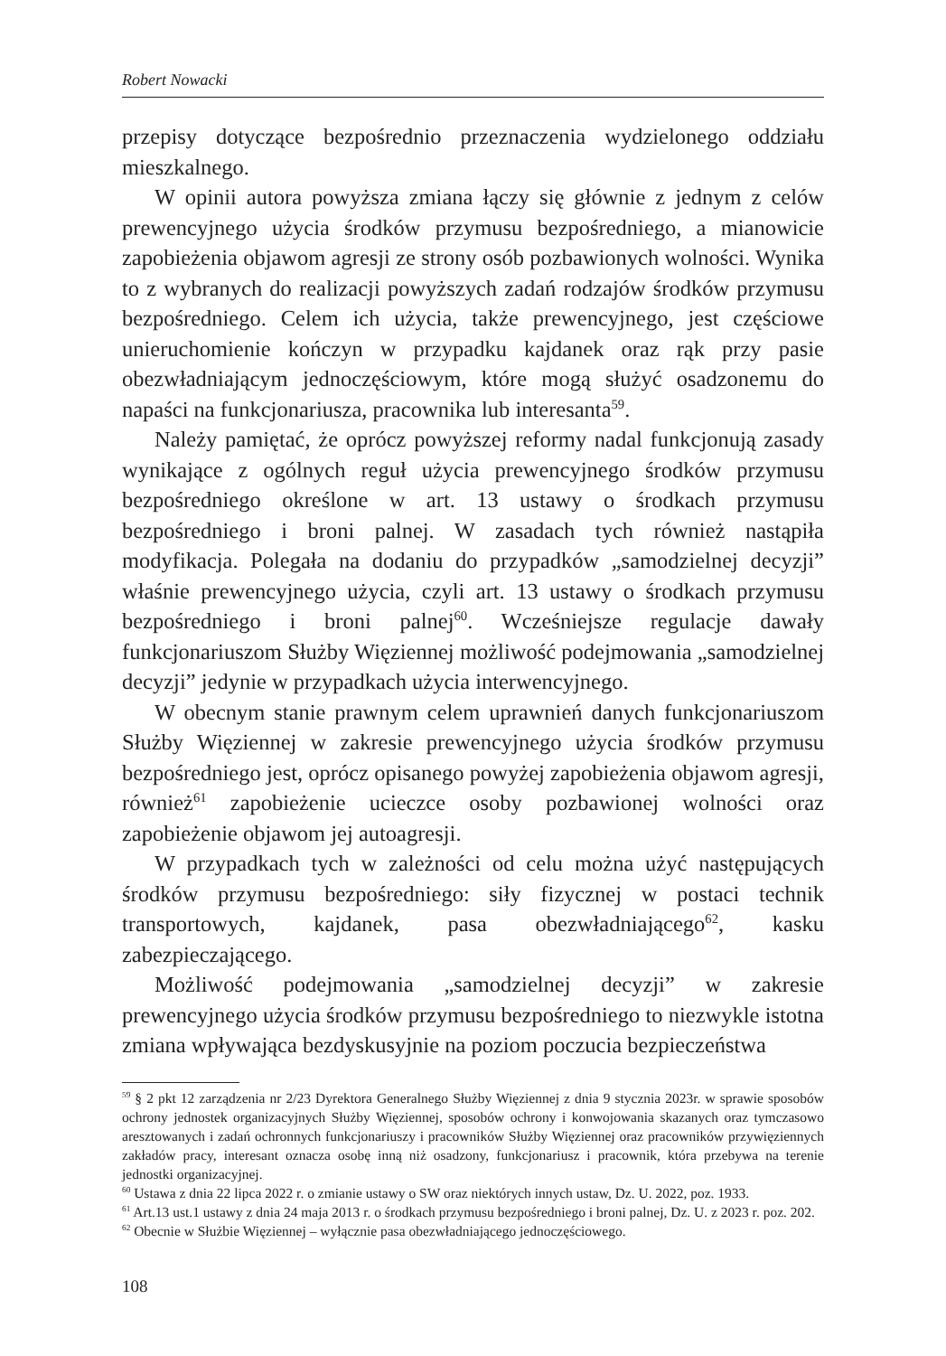Robert Nowacki
przepisy dotyczące bezpośrednio przeznaczenia wydzielonego oddziału mieszkalnego.
W opinii autora powyższa zmiana łączy się głównie z jednym z celów prewencyjnego użycia środków przymusu bezpośredniego, a mianowicie zapobieżenia objawom agresji ze strony osób pozbawionych wolności. Wynika to z wybranych do realizacji powyższych zadań rodzajów środków przymusu bezpośredniego. Celem ich użycia, także prewencyjnego, jest częściowe unieruchomienie kończyn w przypadku kajdanek oraz rąk przy pasie obezwładniającym jednoczęściowym, które mogą służyć osadzonemu do napaści na funkcjonariusza, pracownika lub interesanta<sup>59</sup>.
Należy pamiętać, że oprócz powyższej reformy nadal funkcjonują zasady wynikające z ogólnych reguł użycia prewencyjnego środków przymusu bezpośredniego określone w art. 13 ustawy o środkach przymusu bezpośredniego i broni palnej. W zasadach tych również nastąpiła modyfikacja. Polegała na dodaniu do przypadków „samodzielnej decyzji” właśnie prewencyjnego użycia, czyli art. 13 ustawy o środkach przymusu bezpośredniego i broni palnej<sup>60</sup>. Wcześniejsze regulacje dawały funkcjonariuszom Służby Więziennej możliwość podejmowania „samodzielnej decyzji” jedynie w przypadkach użycia interwencyjnego.
W obecnym stanie prawnym celem uprawnień danych funkcjonariuszom Służby Więziennej w zakresie prewencyjnego użycia środków przymusu bezpośredniego jest, oprócz opisanego powyżej zapobieżenia objawom agresji, również<sup>61</sup> zapobieżenie ucieczce osoby pozbawionej wolności oraz zapobieżenie objawom jej autoagresji.
W przypadkach tych w zależności od celu można użyć następujących środków przymusu bezpośredniego: siły fizycznej w postaci technik transportowych, kajdanek, pasa obezwładniającego<sup>62</sup>, kasku zabezpieczającego.
Możliwość podejmowania „samodzielnej decyzji” w zakresie prewencyjnego użycia środków przymusu bezpośredniego to niezwykle istotna zmiana wpływająca bezdyskusyjnie na poziom poczucia bezpieczeństwa
<sup>59</sup> § 2 pkt 12 zarządzenia nr 2/23 Dyrektora Generalnego Służby Więziennej z dnia 9 stycznia 2023r. w sprawie sposobów ochrony jednostek organizacyjnych Służby Więziennej, sposobów ochrony i konwojowania skazanych oraz tymczasowo aresztowanych i zadań ochronnych funkcjonariuszy i pracowników Służby Więziennej oraz pracowników przywięziennych zakładów pracy, interesant oznacza osobę inną niż osadzony, funkcjonariusz i pracownik, która przebywa na terenie jednostki organizacyjnej.
<sup>60</sup> Ustawa z dnia 22 lipca 2022 r. o zmianie ustawy o SW oraz niektórych innych ustaw, Dz. U. 2022, poz. 1933.
<sup>61</sup> Art.13 ust.1 ustawy z dnia 24 maja 2013 r. o środkach przymusu bezpośredniego i broni palnej, Dz. U. z 2023 r. poz. 202.
<sup>62</sup> Obecnie w Służbie Więziennej – wyłącznie pasa obezwładniającego jednoczęściowego.
108